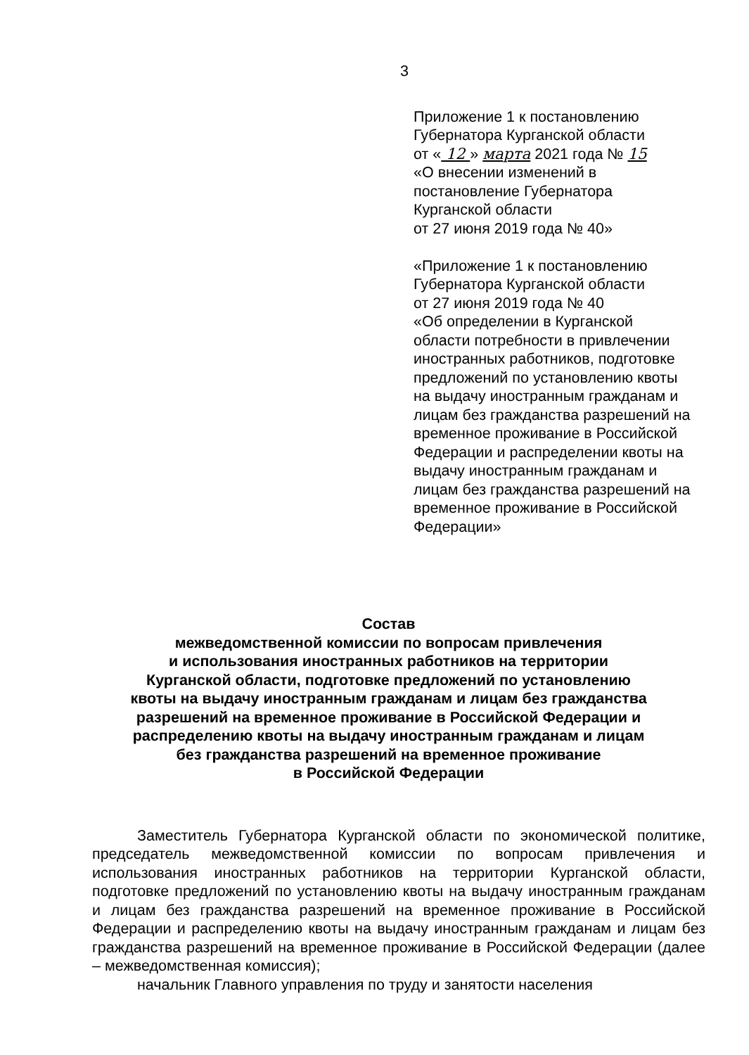3
Приложение 1 к постановлению
Губернатора Курганской области
от « 12 » марта 2021 года № 15
«О внесении изменений в
постановление Губернатора
Курганской области
от 27 июня 2019 года № 40»
«Приложение 1 к постановлению
Губернатора Курганской области
от 27 июня 2019 года № 40
«Об определении в Курганской
области потребности в привлечении
иностранных работников, подготовке
предложений по установлению квоты
на выдачу иностранным гражданам и
лицам без гражданства разрешений на
временное проживание в Российской
Федерации и распределении квоты на
выдачу иностранным гражданам и
лицам без гражданства разрешений на
временное проживание в Российской
Федерации»
Состав
межведомственной комиссии по вопросам привлечения
и использования иностранных работников на территории
Курганской области, подготовке предложений по установлению
квоты на выдачу иностранным гражданам и лицам без гражданства
разрешений на временное проживание в Российской Федерации и
распределению квоты на выдачу иностранным гражданам и лицам
без гражданства разрешений на временное проживание
в Российской Федерации
Заместитель Губернатора Курганской области по экономической политике, председатель межведомственной комиссии по вопросам привлечения и использования иностранных работников на территории Курганской области, подготовке предложений по установлению квоты на выдачу иностранным гражданам и лицам без гражданства разрешений на временное проживание в Российской Федерации и распределению квоты на выдачу иностранным гражданам и лицам без гражданства разрешений на временное проживание в Российской Федерации (далее – межведомственная комиссия);
начальник Главного управления по труду и занятости населения